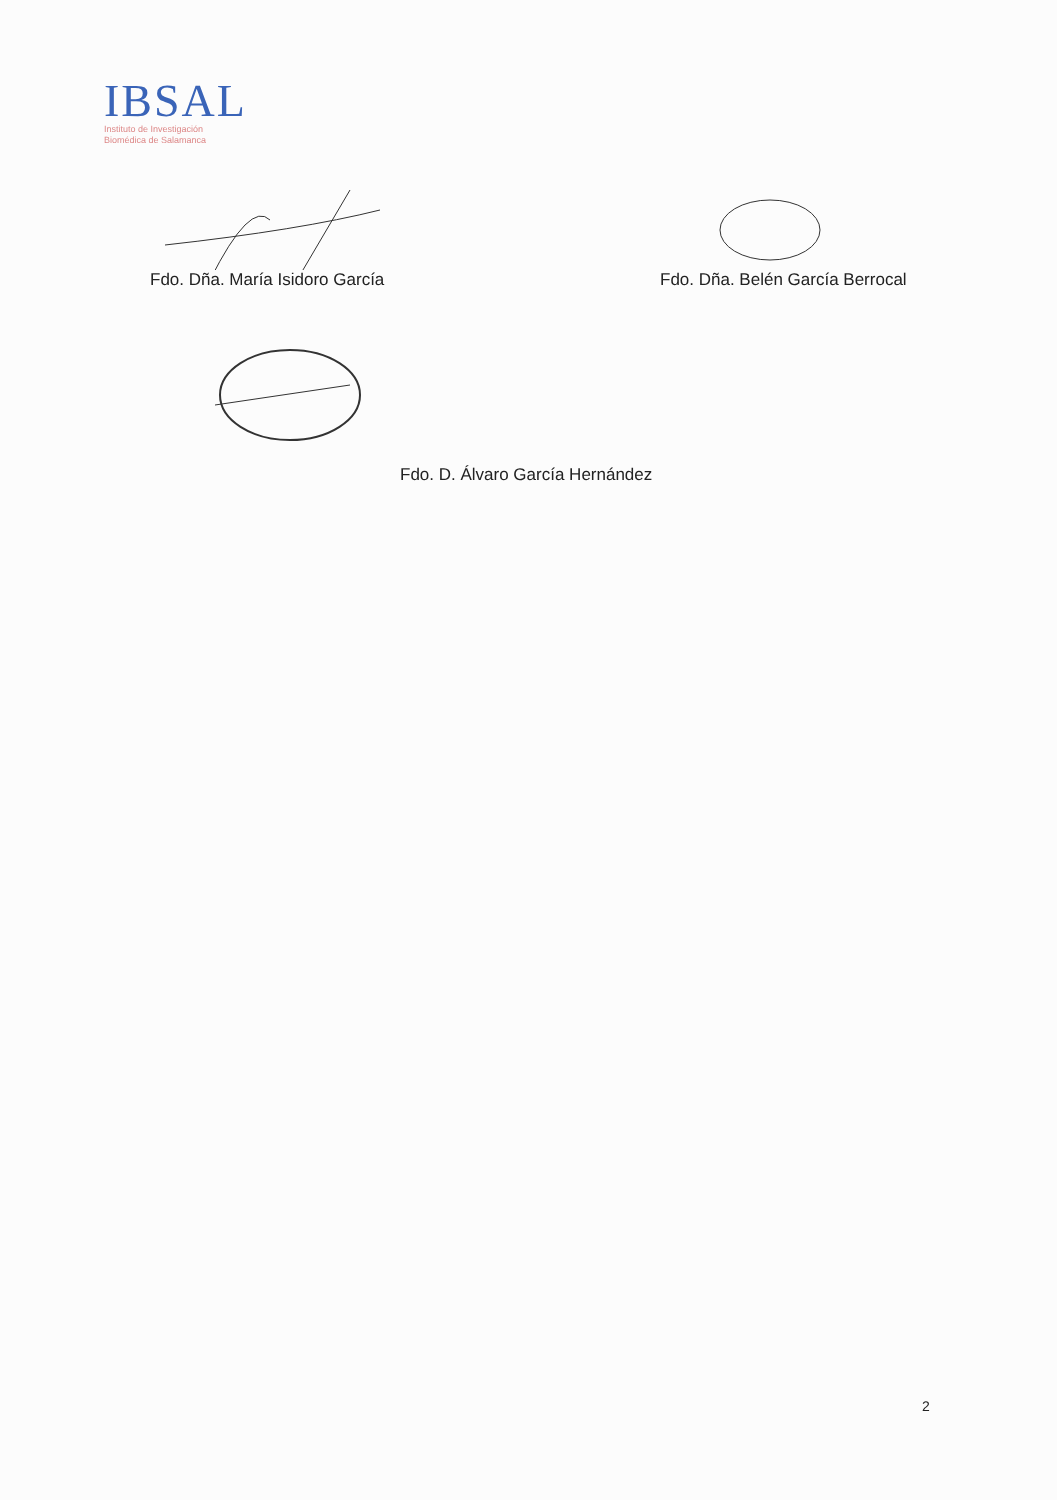IBSAL
Instituto de Investigación
Biomédica de Salamanca
Fdo. Dña. María Isidoro García Fdo. Dña. Belén García Berrocal
Fdo. D. Álvaro García Hernández
2